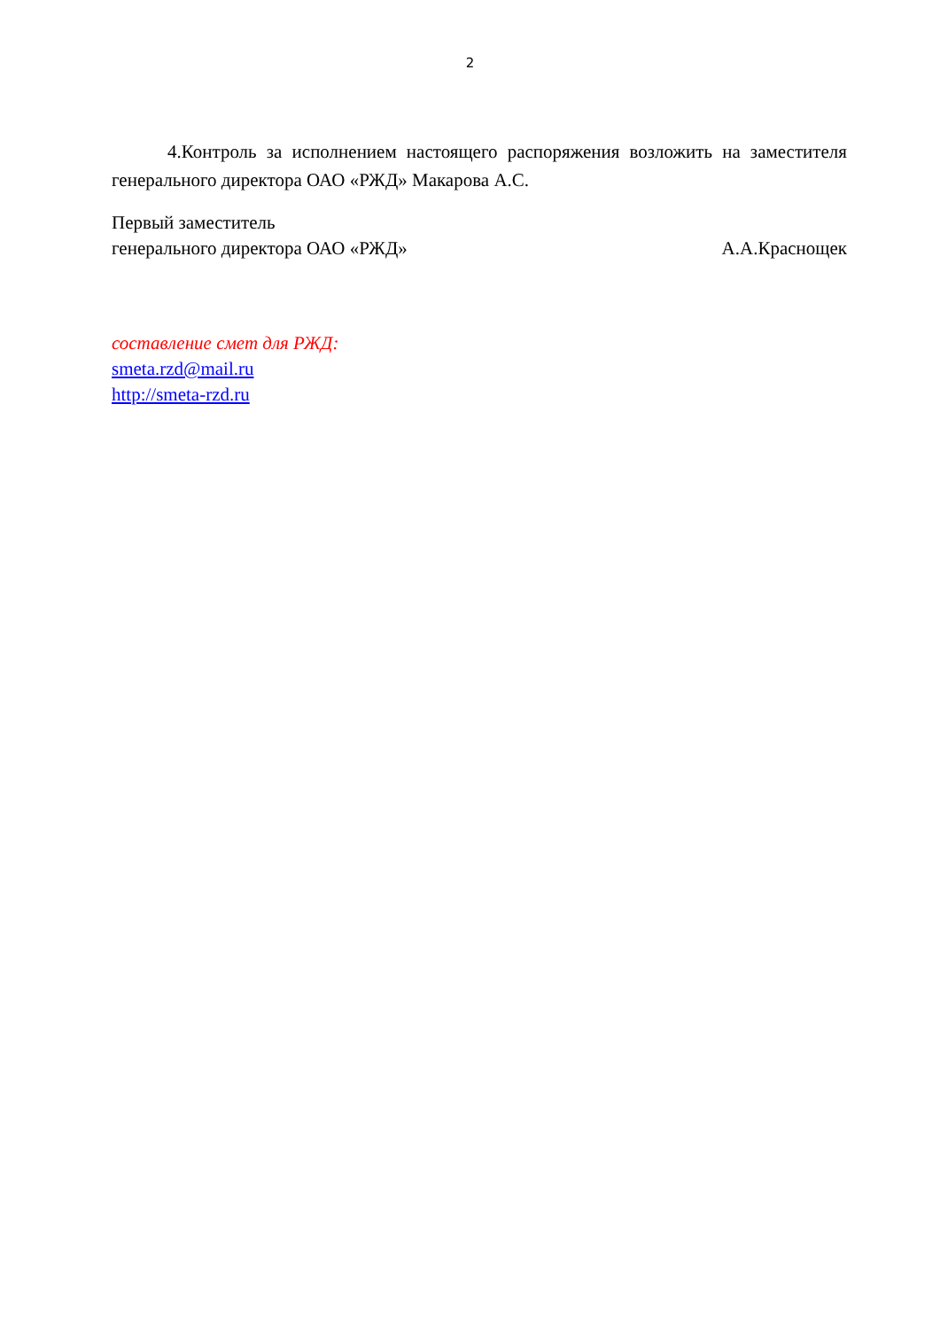2
4.Контроль за исполнением настоящего распоряжения возложить на заместителя генерального директора ОАО «РЖД» Макарова А.С.
Первый заместитель
генерального директора ОАО «РЖД» А.А.Краснощек
составление смет для РЖД:
smeta.rzd@mail.ru
http://smeta-rzd.ru